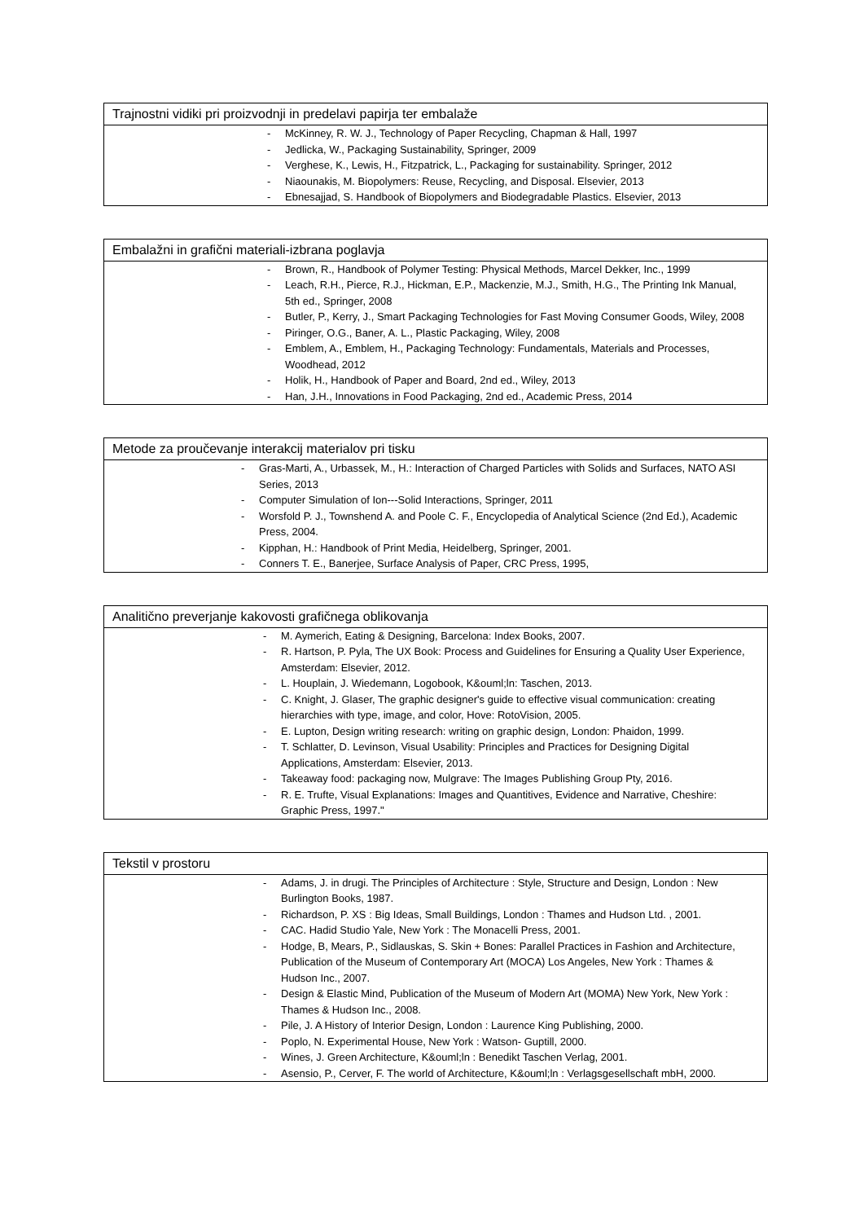Trajnostni vidiki pri proizvodnji in predelavi papirja ter embalaže
- McKinney, R. W. J., Technology of Paper Recycling, Chapman & Hall, 1997
- Jedlicka, W., Packaging Sustainability, Springer, 2009
- Verghese, K., Lewis, H., Fitzpatrick, L., Packaging for sustainability. Springer, 2012
- Niaounakis, M. Biopolymers: Reuse, Recycling, and Disposal. Elsevier, 2013
- Ebnesajjad, S. Handbook of Biopolymers and Biodegradable Plastics. Elsevier, 2013
Embalažni in grafični materiali-izbrana poglavja
- Brown, R., Handbook of Polymer Testing: Physical Methods, Marcel Dekker, Inc., 1999
- Leach, R.H., Pierce, R.J., Hickman, E.P., Mackenzie, M.J., Smith, H.G., The Printing Ink Manual, 5th ed., Springer, 2008
- Butler, P., Kerry, J., Smart Packaging Technologies for Fast Moving Consumer Goods, Wiley, 2008
- Piringer, O.G., Baner, A. L., Plastic Packaging, Wiley, 2008
- Emblem, A., Emblem, H., Packaging Technology: Fundamentals, Materials and Processes, Woodhead, 2012
- Holik, H., Handbook of Paper and Board, 2nd ed., Wiley, 2013
- Han, J.H., Innovations in Food Packaging, 2nd ed., Academic Press, 2014
Metode za proučevanje interakcij materialov pri tisku
- Gras-Marti, A., Urbassek, M., H.: Interaction of Charged Particles with Solids and Surfaces, NATO ASI Series, 2013
- Computer Simulation of Ion---Solid Interactions, Springer, 2011
- Worsfold P. J., Townshend A. and Poole C. F., Encyclopedia of Analytical Science (2nd Ed.), Academic Press, 2004.
- Kipphan, H.: Handbook of Print Media, Heidelberg, Springer, 2001.
- Conners T. E., Banerjee, Surface Analysis of Paper, CRC Press, 1995,
Analitično preverjanje kakovosti grafičnega oblikovanja
- M. Aymerich, Eating & Designing, Barcelona: Index Books, 2007.
- R. Hartson, P. Pyla, The UX Book: Process and Guidelines for Ensuring a Quality User Experience, Amsterdam: Elsevier, 2012.
- L. Houplain, J. Wiedemann, Logobook, K&ouml;ln: Taschen, 2013.
- C. Knight, J. Glaser, The graphic designer's guide to effective visual communication: creating hierarchies with type, image, and color, Hove: RotoVision, 2005.
- E. Lupton, Design writing research: writing on graphic design, London: Phaidon, 1999.
- T. Schlatter, D. Levinson, Visual Usability: Principles and Practices for Designing Digital Applications, Amsterdam: Elsevier, 2013.
- Takeaway food: packaging now, Mulgrave: The Images Publishing Group Pty, 2016.
- R. E. Trufte, Visual Explanations: Images and Quantitives, Evidence and Narrative, Cheshire: Graphic Press, 1997."
Tekstil v prostoru
- Adams, J. in drugi. The Principles of Architecture : Style, Structure and Design, London : New Burlington Books, 1987.
- Richardson, P. XS : Big Ideas, Small Buildings, London : Thames and Hudson Ltd. , 2001.
- CAC. Hadid Studio Yale, New York : The Monacelli Press, 2001.
- Hodge, B, Mears, P., Sidlauskas, S. Skin + Bones: Parallel Practices in Fashion and Architecture, Publication of the Museum of Contemporary Art (MOCA) Los Angeles, New York : Thames & Hudson Inc., 2007.
- Design & Elastic Mind, Publication of the Museum of Modern Art (MOMA) New York, New York : Thames & Hudson Inc., 2008.
- Pile, J. A History of Interior Design, London : Laurence King Publishing, 2000.
- Poplo, N. Experimental House, New York : Watson- Guptill, 2000.
- Wines, J. Green Architecture, K&ouml;ln : Benedikt Taschen Verlag, 2001.
- Asensio, P., Cerver, F. The world of Architecture, K&ouml;ln : Verlagsgesellschaft mbH, 2000.